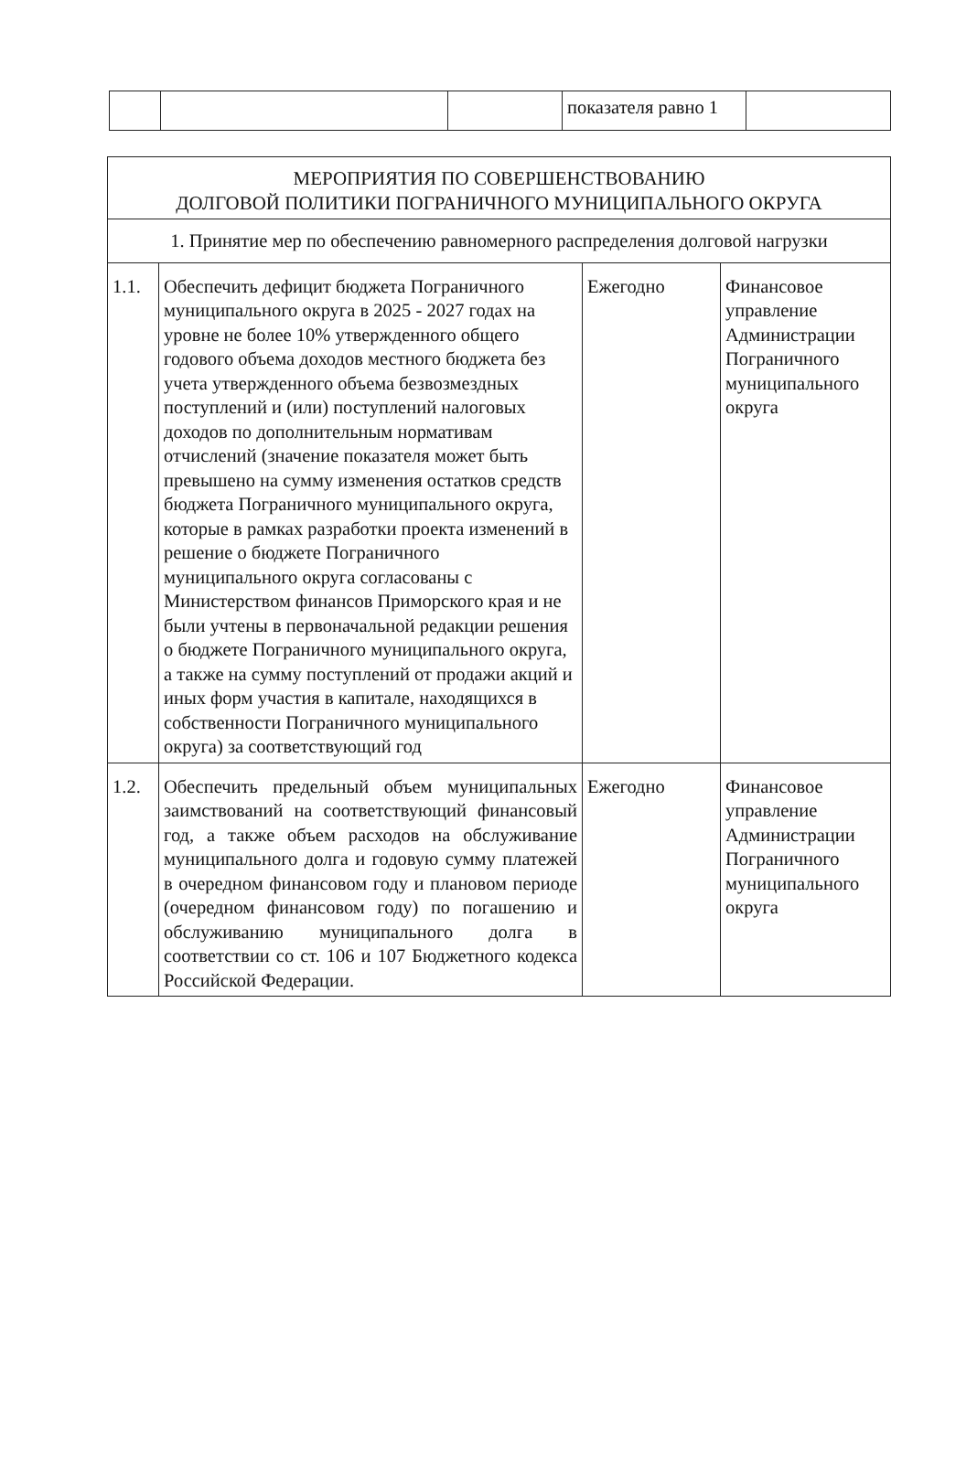| | | | показателя равно 1 | |
| МЕРОПРИЯТИЯ ПО СОВЕРШЕНСТВОВАНИЮ ДОЛГОВОЙ ПОЛИТИКИ ПОГРАНИЧНОГО МУНИЦИПАЛЬНОГО ОКРУГА | | | |
| 1. Принятие мер по обеспечению равномерного распределения долговой нагрузки | | | |
| 1.1. | Обеспечить дефицит бюджета Пограничного муниципального округа в 2025 - 2027 годах на уровне не более 10% утвержденного общего годового объема доходов местного бюджета без учета утвержденного объема безвозмездных поступлений и (или) поступлений налоговых доходов по дополнительным нормативам отчислений (значение показателя может быть превышено на сумму изменения остатков средств бюджета Пограничного муниципального округа, которые в рамках разработки проекта изменений в решение о бюджете Пограничного муниципального округа согласованы с Министерством финансов Приморского края и не были учтены в первоначальной редакции решения о бюджете Пограничного муниципального округа, а также на сумму поступлений от продажи акций и иных форм участия в капитале, находящихся в собственности Пограничного муниципального округа) за соответствующий год | Ежегодно | Финансовое управление Администрации Пограничного муниципального округа |
| 1.2. | Обеспечить предельный объем муниципальных заимствований на соответствующий финансовый год, а также объем расходов на обслуживание муниципального долга и годовую сумму платежей в очередном финансовом году и плановом периоде (очередном финансовом году) по погашению и обслуживанию муниципального долга в соответствии со ст. 106 и 107 Бюджетного кодекса Российской Федерации. | Ежегодно | Финансовое управление Администрации Пограничного муниципального округа |